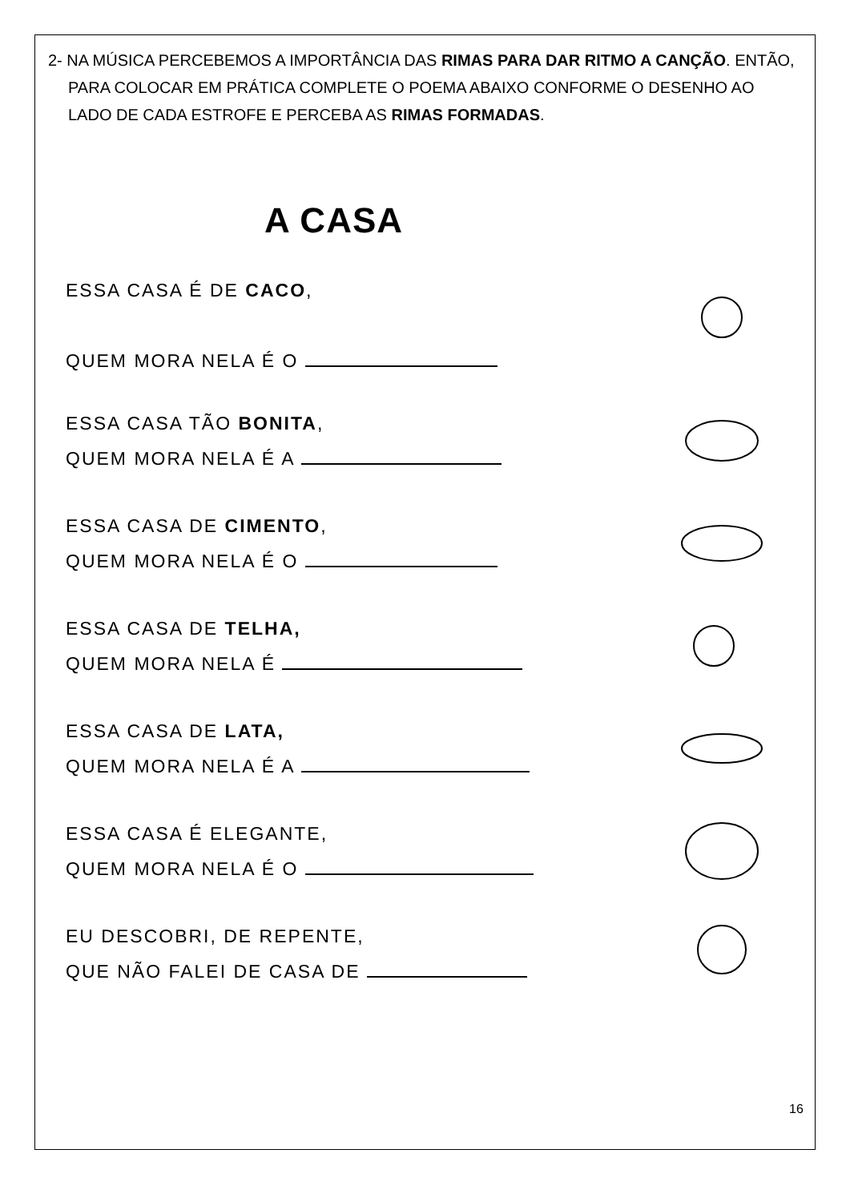2- NA MÚSICA PERCEBEMOS A IMPORTÂNCIA DAS RIMAS PARA DAR RITMO A CANÇÃO. ENTÃO, PARA COLOCAR EM PRÁTICA COMPLETE O POEMA ABAIXO CONFORME O DESENHO AO LADO DE CADA ESTROFE E PERCEBA AS RIMAS FORMADAS.
A CASA
ESSA CASA É DE CACO,
QUEM MORA NELA É O
ESSA CASA TÃO BONITA,
QUEM MORA NELA É A
ESSA CASA DE CIMENTO,
QUEM MORA NELA É O
ESSA CASA DE TELHA,
QUEM MORA NELA É
ESSA CASA DE LATA,
QUEM MORA NELA É A
ESSA CASA É ELEGANTE,
QUEM MORA NELA É O
EU DESCOBRI, DE REPENTE,
QUE NÃO FALEI DE CASA DE
16